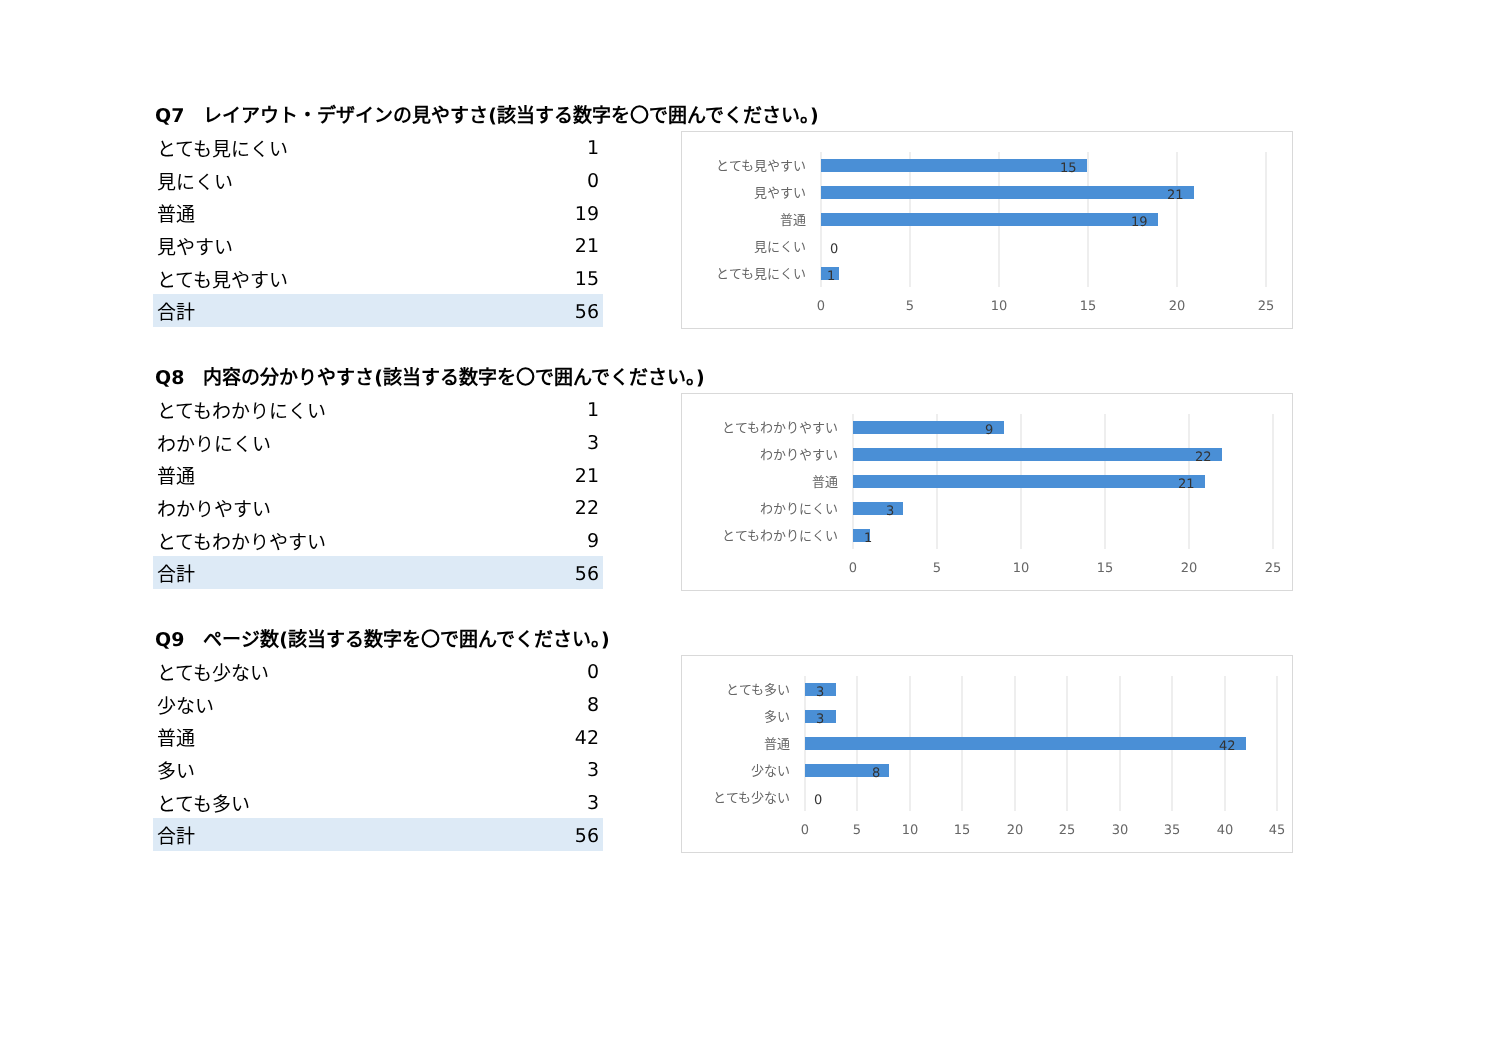Q7　レイアウト・デザインの見やすさ(該当する数字を〇で囲んでください。)
| とても見にくい | 1 |
| 見にくい | 0 |
| 普通 | 19 |
| 見やすい | 21 |
| とても見やすい | 15 |
| 合計 | 56 |
とても見やすい
見やすい
普通
見にくい
とても見にくい
15
21
19
0
1
0
5
10
15
20
25
Q8　内容の分かりやすさ(該当する数字を〇で囲んでください。)
| とてもわかりにくい | 1 |
| わかりにくい | 3 |
| 普通 | 21 |
| わかりやすい | 22 |
| とてもわかりやすい | 9 |
| 合計 | 56 |
とてもわかりやすい
わかりやすい
普通
わかりにくい
とてもわかりにくい
9
22
21
3
1
0
5
10
15
20
25
Q9　ページ数(該当する数字を〇で囲んでください。)
| とても少ない | 0 |
| 少ない | 8 |
| 普通 | 42 |
| 多い | 3 |
| とても多い | 3 |
| 合計 | 56 |
とても多い
多い
普通
少ない
とても少ない
3
3
42
8
0
0
5
10
15
20
25
30
35
40
45